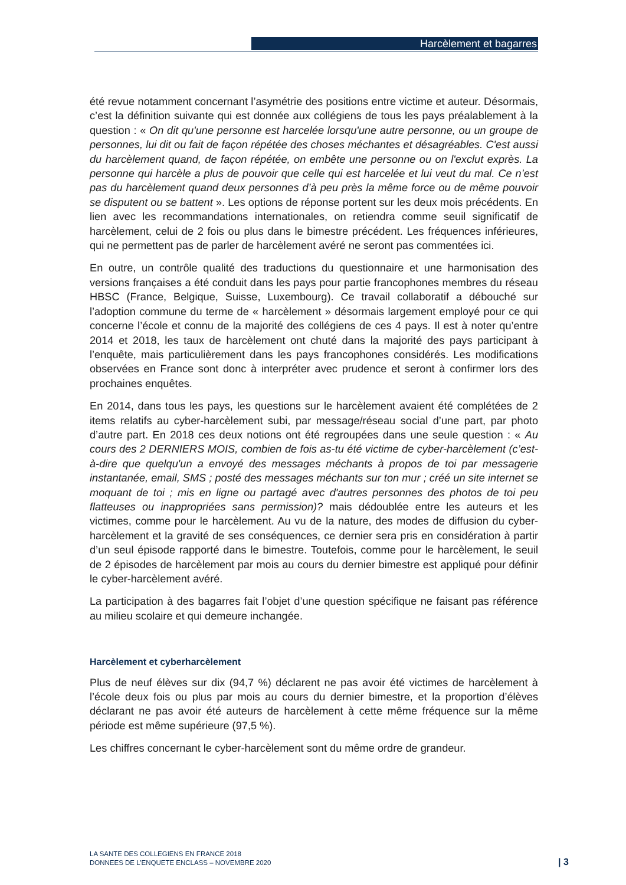Harcèlement et bagarres
été revue notamment concernant l’asymétrie des positions entre victime et auteur. Désormais, c’est la définition suivante qui est donnée aux collégiens de tous les pays préalablement à la question : « On dit qu'une personne est harcelée lorsqu'une autre personne, ou un groupe de personnes, lui dit ou fait de façon répétée des choses méchantes et désagréables. C'est aussi du harcèlement quand, de façon répétée, on embête une personne ou on l'exclut exprès. La personne qui harcèle a plus de pouvoir que celle qui est harcelée et lui veut du mal. Ce n’est pas du harcèlement quand deux personnes d’à peu près la même force ou de même pouvoir se disputent ou se battent ». Les options de réponse portent sur les deux mois précédents. En lien avec les recommandations internationales, on retiendra comme seuil significatif de harcèlement, celui de 2 fois ou plus dans le bimestre précédent. Les fréquences inférieures, qui ne permettent pas de parler de harcèlement avéré ne seront pas commentées ici.
En outre, un contrôle qualité des traductions du questionnaire et une harmonisation des versions françaises a été conduit dans les pays pour partie francophones membres du réseau HBSC (France, Belgique, Suisse, Luxembourg). Ce travail collaboratif a débouché sur l’adoption commune du terme de « harcèlement » désormais largement employé pour ce qui concerne l’école et connu de la majorité des collégiens de ces 4 pays. Il est à noter qu’entre 2014 et 2018, les taux de harcèlement ont chuté dans la majorité des pays participant à l’enquête, mais particulièrement dans les pays francophones considérés. Les modifications observées en France sont donc à interpréter avec prudence et seront à confirmer lors des prochaines enquêtes.
En 2014, dans tous les pays, les questions sur le harcèlement avaient été complétées de 2 items relatifs au cyber-harcèlement subi, par message/réseau social d’une part, par photo d’autre part. En 2018 ces deux notions ont été regroupées dans une seule question : « Au cours des 2 DERNIERS MOIS, combien de fois as-tu été victime de cyber-harcèlement (c’est-à-dire que quelqu'un a envoyé des messages méchants à propos de toi par messagerie instantanée, email, SMS ; posté des messages méchants sur ton mur ; créé un site internet se moquant de toi ; mis en ligne ou partagé avec d'autres personnes des photos de toi peu flatteuses ou inappropriées sans permission)? mais dédoublée entre les auteurs et les victimes, comme pour le harcèlement. Au vu de la nature, des modes de diffusion du cyber-harcèlement et la gravité de ses conséquences, ce dernier sera pris en considération à partir d’un seul épisode rapporté dans le bimestre. Toutefois, comme pour le harcèlement, le seuil de 2 épisodes de harcèlement par mois au cours du dernier bimestre est appliqué pour définir le cyber-harcèlement avéré.
La participation à des bagarres fait l’objet d’une question spécifique ne faisant pas référence au milieu scolaire et qui demeure inchangée.
Harcèlement et cyberharcèlement
Plus de neuf élèves sur dix (94,7 %) déclarent ne pas avoir été victimes de harcèlement à l’école deux fois ou plus par mois au cours du dernier bimestre, et la proportion d’élèves déclarant ne pas avoir été auteurs de harcèlement à cette même fréquence sur la même période est même supérieure (97,5 %).
Les chiffres concernant le cyber-harcèlement sont du même ordre de grandeur.
LA SANTE DES COLLEGIENS EN FRANCE 2018
DONNEES DE L’ENQUETE ENCLASS – NOVEMBRE 2020
| 3